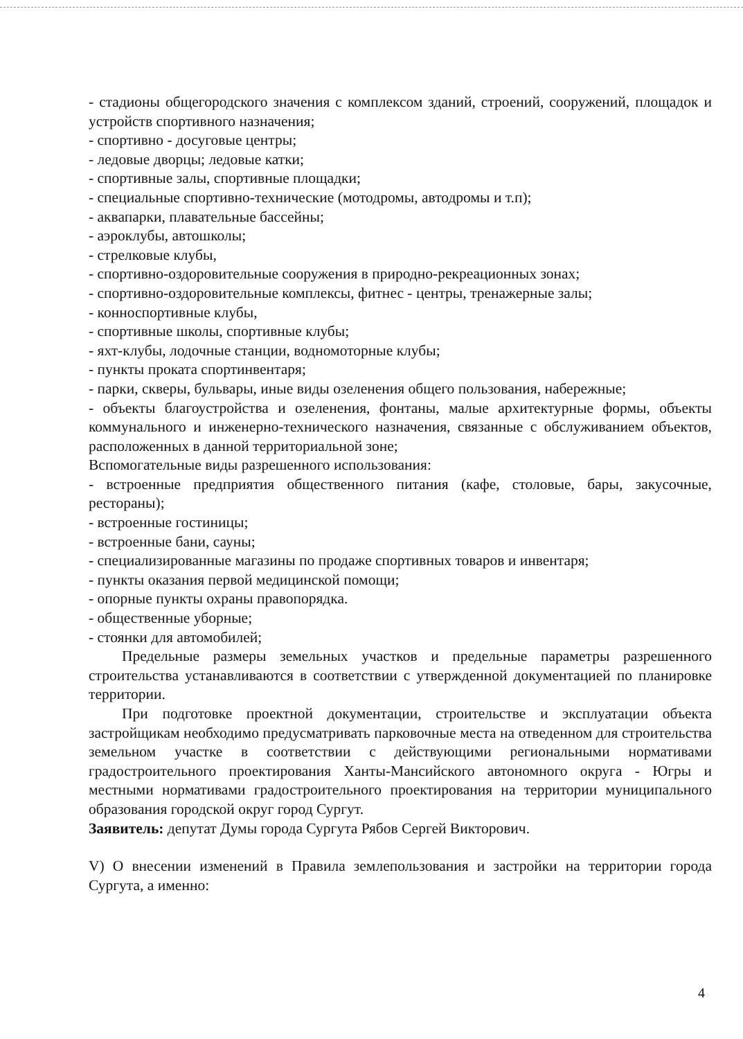- стадионы общегородского значения с комплексом зданий, строений, сооружений, площадок и устройств спортивного назначения;
- спортивно - досуговые центры;
- ледовые дворцы; ледовые катки;
- спортивные залы, спортивные площадки;
- специальные спортивно-технические (мотодромы, автодромы и т.п);
- аквапарки, плавательные бассейны;
- аэроклубы, автошколы;
- стрелковые клубы,
- спортивно-оздоровительные сооружения в природно-рекреационных зонах;
- спортивно-оздоровительные комплексы, фитнес - центры, тренажерные залы;
- конноспортивные клубы,
- спортивные школы, спортивные клубы;
- яхт-клубы, лодочные станции, водномоторные клубы;
- пункты проката спортинвентаря;
- парки, скверы, бульвары, иные виды озеленения общего пользования, набережные;
- объекты благоустройства и озеленения, фонтаны, малые архитектурные формы, объекты коммунального и инженерно-технического назначения, связанные с обслуживанием объектов, расположенных в данной территориальной зоне;
Вспомогательные виды разрешенного использования:
- встроенные предприятия общественного питания (кафе, столовые, бары, закусочные, рестораны);
- встроенные гостиницы;
- встроенные бани, сауны;
- специализированные магазины по продаже спортивных товаров и инвентаря;
- пункты оказания первой медицинской помощи;
- опорные пункты охраны правопорядка.
- общественные уборные;
- стоянки для автомобилей;
Предельные размеры земельных участков и предельные параметры разрешенного строительства устанавливаются в соответствии с утвержденной документацией по планировке территории.
При подготовке проектной документации, строительстве и эксплуатации объекта застройщикам необходимо предусматривать парковочные места на отведенном для строительства земельном участке в соответствии с действующими региональными нормативами градостроительного проектирования Ханты-Мансийского автономного округа - Югры и местными нормативами градостроительного проектирования на территории муниципального образования городской округ город Сургут.
Заявитель: депутат Думы города Сургута Рябов Сергей Викторович.
V) О внесении изменений в Правила землепользования и застройки на территории города Сургута, а именно:
4